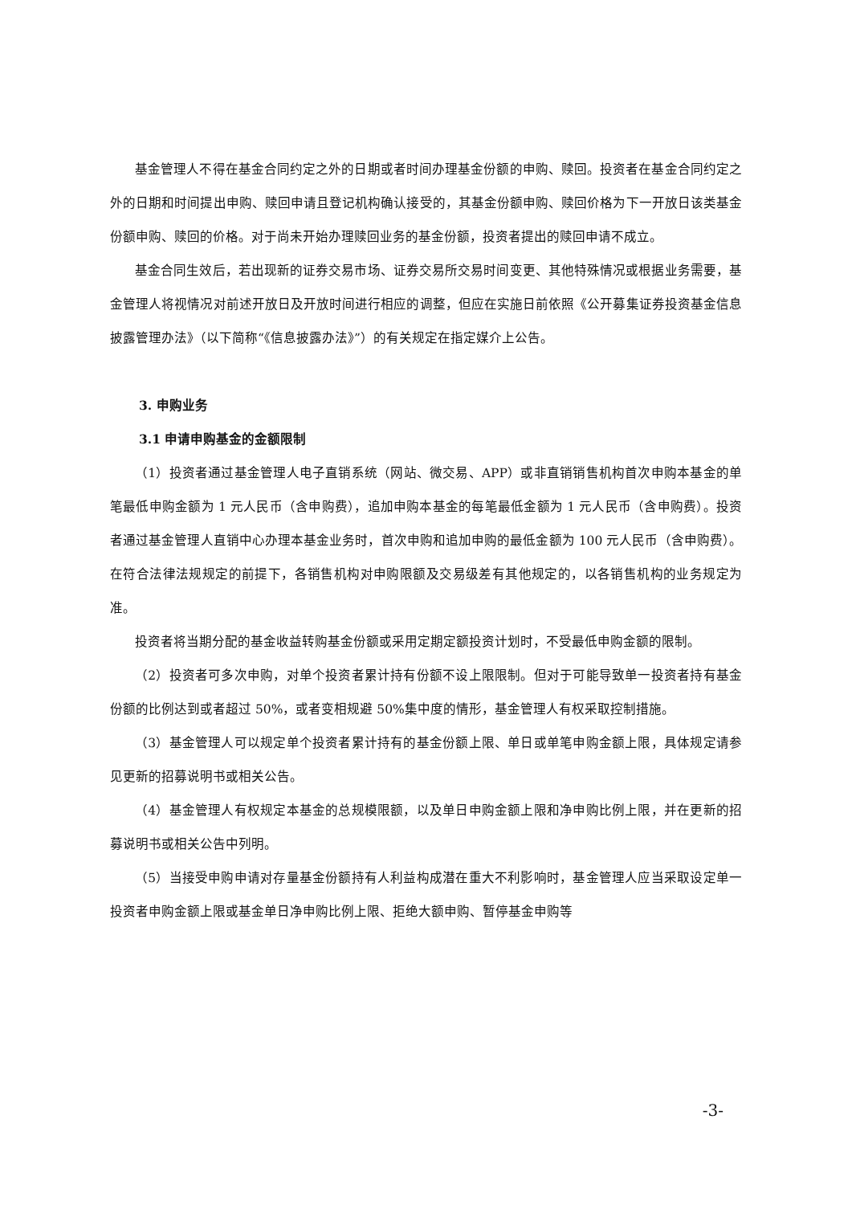基金管理人不得在基金合同约定之外的日期或者时间办理基金份额的申购、赎回。投资者在基金合同约定之外的日期和时间提出申购、赎回申请且登记机构确认接受的，其基金份额申购、赎回价格为下一开放日该类基金份额申购、赎回的价格。对于尚未开始办理赎回业务的基金份额，投资者提出的赎回申请不成立。
基金合同生效后，若出现新的证券交易市场、证券交易所交易时间变更、其他特殊情况或根据业务需要，基金管理人将视情况对前述开放日及开放时间进行相应的调整，但应在实施日前依照《公开募集证券投资基金信息披露管理办法》（以下简称“《信息披露办法》”）的有关规定在指定媒介上公告。
3. 申购业务
3.1 申请申购基金的金额限制
（1）投资者通过基金管理人电子直销系统（网站、微交易、APP）或非直销销售机构首次申购本基金的单笔最低申购金额为 1 元人民币（含申购费），追加申购本基金的每笔最低金额为 1 元人民币（含申购费）。投资者通过基金管理人直销中心办理本基金业务时，首次申购和追加申购的最低金额为 100 元人民币（含申购费）。在符合法律法规规定的前提下，各销售机构对申购限额及交易级差有其他规定的，以各销售机构的业务规定为准。
投资者将当期分配的基金收益转购基金份额或采用定期定额投资计划时，不受最低申购金额的限制。
（2）投资者可多次申购，对单个投资者累计持有份额不设上限限制。但对于可能导致单一投资者持有基金份额的比例达到或者超过 50%，或者变相规避 50%集中度的情形，基金管理人有权采取控制措施。
（3）基金管理人可以规定单个投资者累计持有的基金份额上限、单日或单笔申购金额上限，具体规定请参见更新的招募说明书或相关公告。
（4）基金管理人有权规定本基金的总规模限额，以及单日申购金额上限和净申购比例上限，并在更新的招募说明书或相关公告中列明。
（5）当接受申购申请对存量基金份额持有人利益构成潜在重大不利影响时，基金管理人应当采取设定单一投资者申购金额上限或基金单日净申购比例上限、拒绝大额申购、暂停基金申购等
-3-